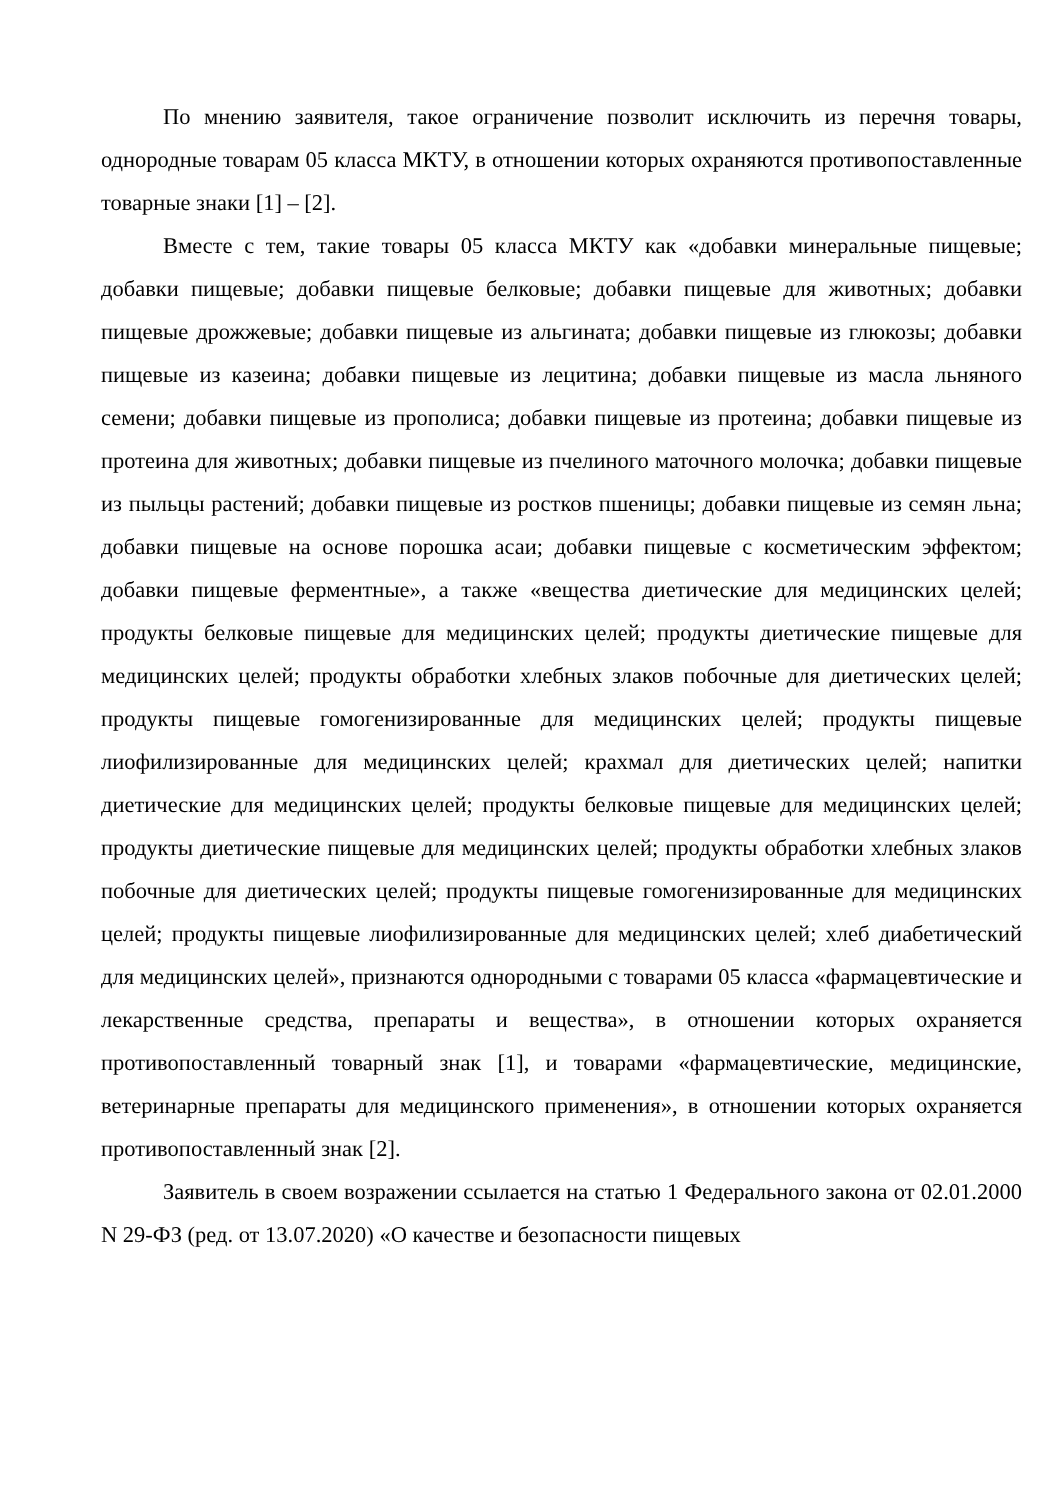По мнению заявителя, такое ограничение позволит исключить из перечня товары, однородные товарам 05 класса МКТУ, в отношении которых охраняются противопоставленные товарные знаки [1] – [2].
Вместе с тем, такие товары 05 класса МКТУ как «добавки минеральные пищевые; добавки пищевые; добавки пищевые белковые; добавки пищевые для животных; добавки пищевые дрожжевые; добавки пищевые из альгината; добавки пищевые из глюкозы; добавки пищевые из казеина; добавки пищевые из лецитина; добавки пищевые из масла льняного семени; добавки пищевые из прополиса; добавки пищевые из протеина; добавки пищевые из протеина для животных; добавки пищевые из пчелиного маточного молочка; добавки пищевые из пыльцы растений; добавки пищевые из ростков пшеницы; добавки пищевые из семян льна; добавки пищевые на основе порошка асаи; добавки пищевые с косметическим эффектом; добавки пищевые ферментные», а также «вещества диетические для медицинских целей; продукты белковые пищевые для медицинских целей; продукты диетические пищевые для медицинских целей; продукты обработки хлебных злаков побочные для диетических целей; продукты пищевые гомогенизированные для медицинских целей; продукты пищевые лиофилизированные для медицинских целей; крахмал для диетических целей; напитки диетические для медицинских целей; продукты белковые пищевые для медицинских целей; продукты диетические пищевые для медицинских целей; продукты обработки хлебных злаков побочные для диетических целей; продукты пищевые гомогенизированные для медицинских целей; продукты пищевые лиофилизированные для медицинских целей; хлеб диабетический для медицинских целей», признаются однородными с товарами 05 класса «фармацевтические и лекарственные средства, препараты и вещества», в отношении которых охраняется противопоставленный товарный знак [1], и товарами «фармацевтические, медицинские, ветеринарные препараты для медицинского применения», в отношении которых охраняется противопоставленный знак [2].
Заявитель в своем возражении ссылается на статью 1 Федерального закона от 02.01.2000 N 29-ФЗ (ред. от 13.07.2020) «О качестве и безопасности пищевых